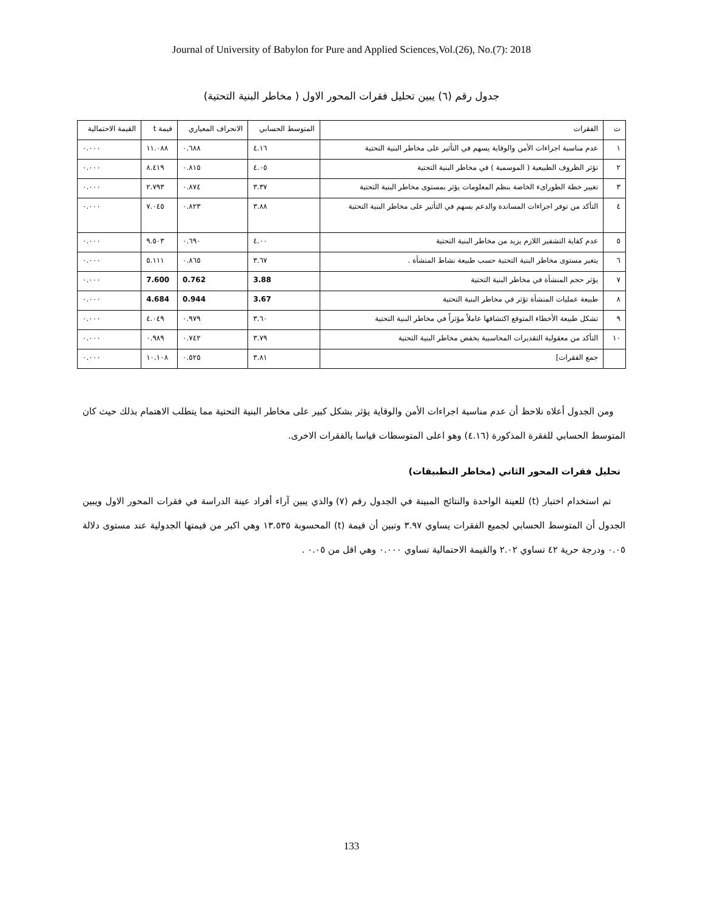Journal of University of Babylon for Pure and Applied Sciences,Vol.(26), No.(7): 2018
جدول رقم (٦) يبين تحليل فقرات المحور الاول ( مخاطر البنية التحتية)
| ت | الفقرات | المتوسط الحسابي | الانحراف المعياري | قيمة t | القيمة الاحتمالية |
| --- | --- | --- | --- | --- | --- |
| ١ | عدم مناسبة اجراءات الأمن والوقاية يسهم في التأثير على مخاطر البنية التحتية | ٤.١٦ | ٠.٦٨٨ | ١١.٠٨٨ | ٠.٠٠٠ |
| ٢ | تؤثر الظروف الطبيعية ( الموسمية ) في مخاطر البنية التحتية | ٤.٠٥ | ٠.٨١٥ | ٨.٤١٩ | ٠.٠٠٠ |
| ٣ | تغيير خطة الطوراىء الخاصة بنظم المعلومات يؤثر بمستوى مخاطر البنية التحتية | ٣.٣٧ | ٠.٨٧٤ | ٢.٧٩٣ | ٠.٠٠٠ |
| ٤ | التأكد من توفر اجراءات المساندة والدعم يسهم في التأثير على مخاطر البنية التحتية | ٣.٨٨ | ٠.٨٢٣ | ٧.٠٤٥ | ٠.٠٠٠ |
| ٥ | عدم كفاية التشفير اللازم يزيد من مخاطر البنية التحتية | ٤.٠٠ | ٠.٦٩٠ | ٩.٥٠٣ | ٠.٠٠٠ |
| ٦ | يتغير مستوى مخاطر البنية التحتية حسب طبيعة نشاط المنشأة . | ٣.٦٧ | ٠.٨٦٥ | ٥.١١١ | ٠.٠٠٠ |
| ٧ | يؤثر حجم المنشأة في مخاطر البنية التحتية | 3.88 | 0.762 | 7.600 | ٠.٠٠٠ |
| ٨ | طبيعة عمليات المنشأة تؤثر في مخاطر البنية التحتية | 3.67 | 0.944 | 4.684 | ٠.٠٠٠ |
| ٩ | تشكل طبيعة الأخطاء المتوقع اكتشافها عاملاً مؤثراً في مخاطر البنية التحتية | ٣.٦٠ | ٠.٩٧٩ | ٤.٠٤٩ | ٠.٠٠٠ |
| ١٠ | التأكد من معقولية التقديرات المحاسبية يخفض مخاطر البنية التحتية | ٣.٧٩ | ٠.٧٤٢ | ٠.٩٨٩ | ٠.٠٠٠ |
| | جمع الفقرات] | ٣.٨١ | ٠.٥٢٥ | ١٠.١٠٨ | ٠.٠٠٠ |
ومن الجدول أعلاه نلاحظ أن عدم مناسبة اجراءات الأمن والوقاية يؤثر بشكل كبير على مخاطر البنية التحتية مما يتطلب الاهتمام بذلك حيث كان المتوسط الحسابي للفقرة المذكورة (٤.١٦) وهو اعلى المتوسطات قياسا بالفقرات الاخرى.
تحليل فقرات المحور الثاني (مخاطر التطبيقات)
تم استخدام اختبار (t) للعينة الواحدة والنتائج المبينة في الجدول رقم (٧) والذي يبين آراء أفراد عينة الدراسة في فقرات المحور الاول ويبين الجدول أن المتوسط الحسابي لجميع الفقرات يساوي ٣.٩٧ وتبين أن قيمة (t) المحسوبة ١٣.٥٣٥ وهي اكبر من قيمتها الجدولية عند مستوى دلالة ٠.٠٥ ودرجة حرية ٤٢ تساوي ٢.٠٢ والقيمة الاحتمالية تساوي ٠.٠٠٠ وهي اقل من ٠.٠٥ .
133